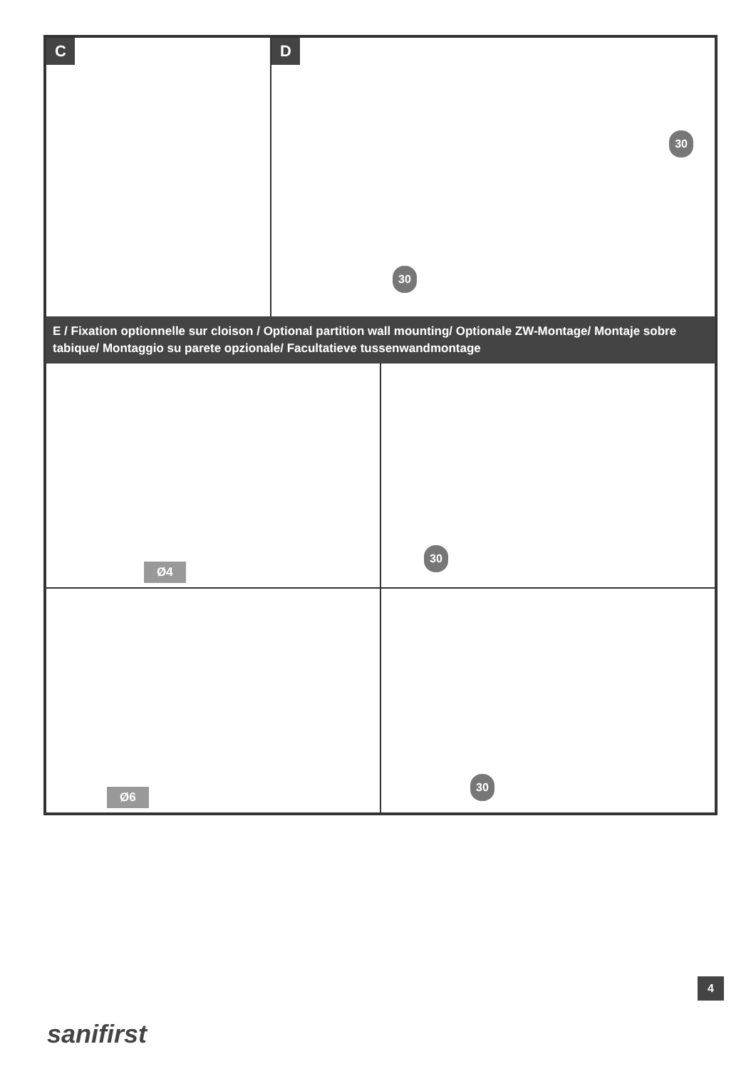C D
30
30
E / Fixation optionnelle sur cloison / Optional partition wall mounting/ Optionale ZW-Montage/ Montaje sobre tabique/ Montaggio su parete opzionale/ Facultatieve tussenwandmontage
Ø4
30
Ø6
30
4
sanifirst